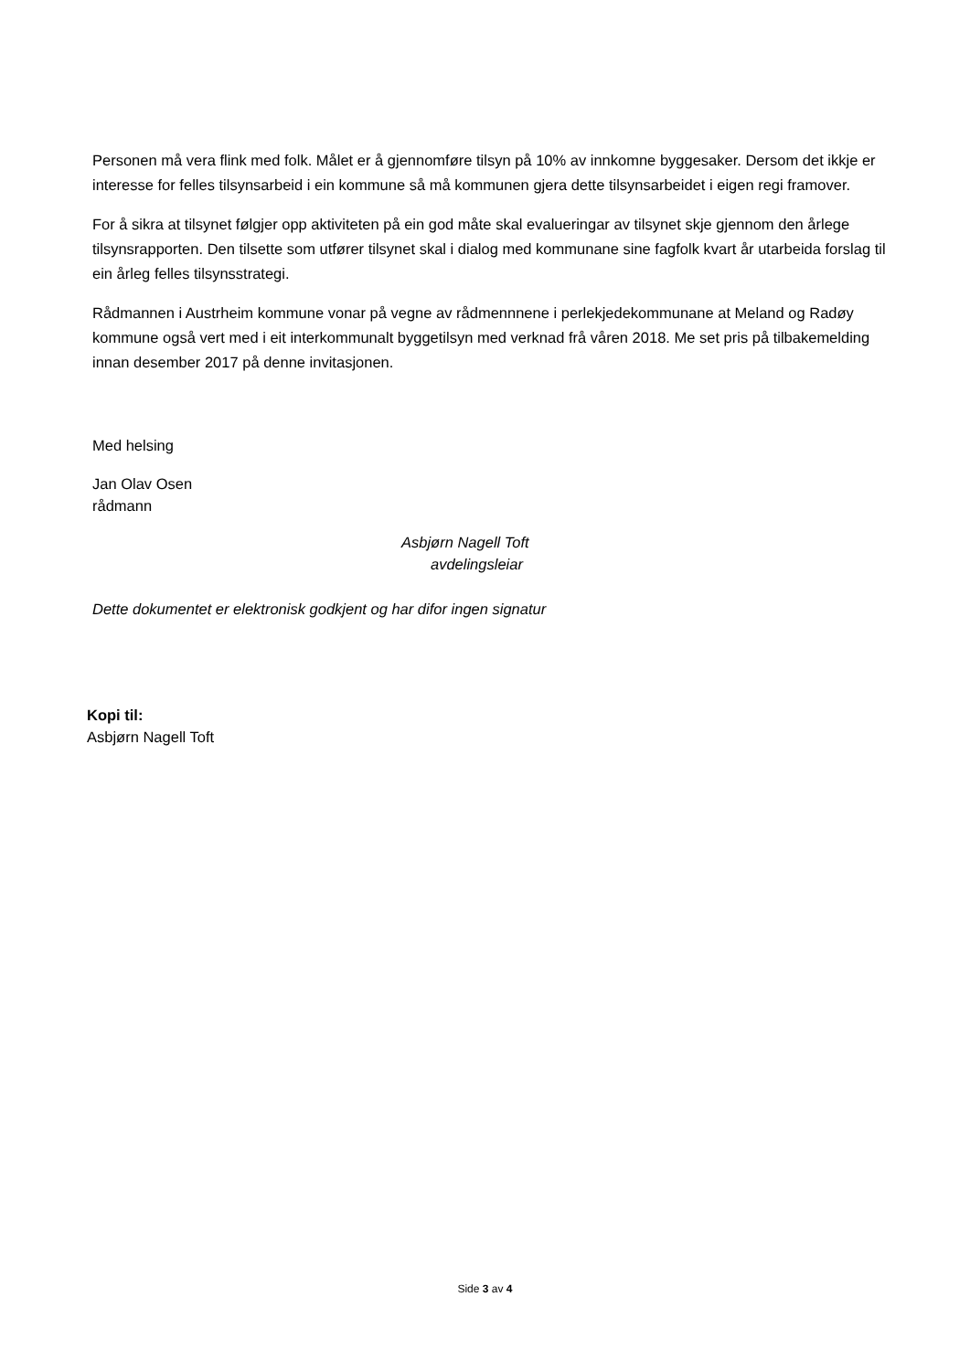Personen må vera flink med folk. Målet er å gjennomføre tilsyn på 10% av innkomne byggesaker. Dersom det ikkje er interesse for felles tilsynsarbeid i ein kommune så må kommunen gjera dette tilsynsarbeidet i eigen regi framover.
For å sikra at tilsynet følgjer opp aktiviteten på ein god måte skal evalueringar av tilsynet skje gjennom den årlege tilsynsrapporten. Den tilsette som utfører tilsynet skal i dialog med kommunane sine fagfolk kvart år utarbeida forslag til ein årleg felles tilsynsstrategi.
Rådmannen i Austrheim kommune vonar på vegne av rådmennnene i perlekjedekommunane at Meland og Radøy kommune også vert med i eit interkommunalt byggetilsyn med verknad frå våren 2018. Me set pris på tilbakemelding innan desember 2017 på denne invitasjonen.
Med helsing
Jan Olav Osen
rådmann
Asbjørn Nagell Toft
avdelingsleiar
Dette dokumentet er elektronisk godkjent og har difor ingen signatur
Kopi til:
Asbjørn Nagell Toft
Side 3 av 4